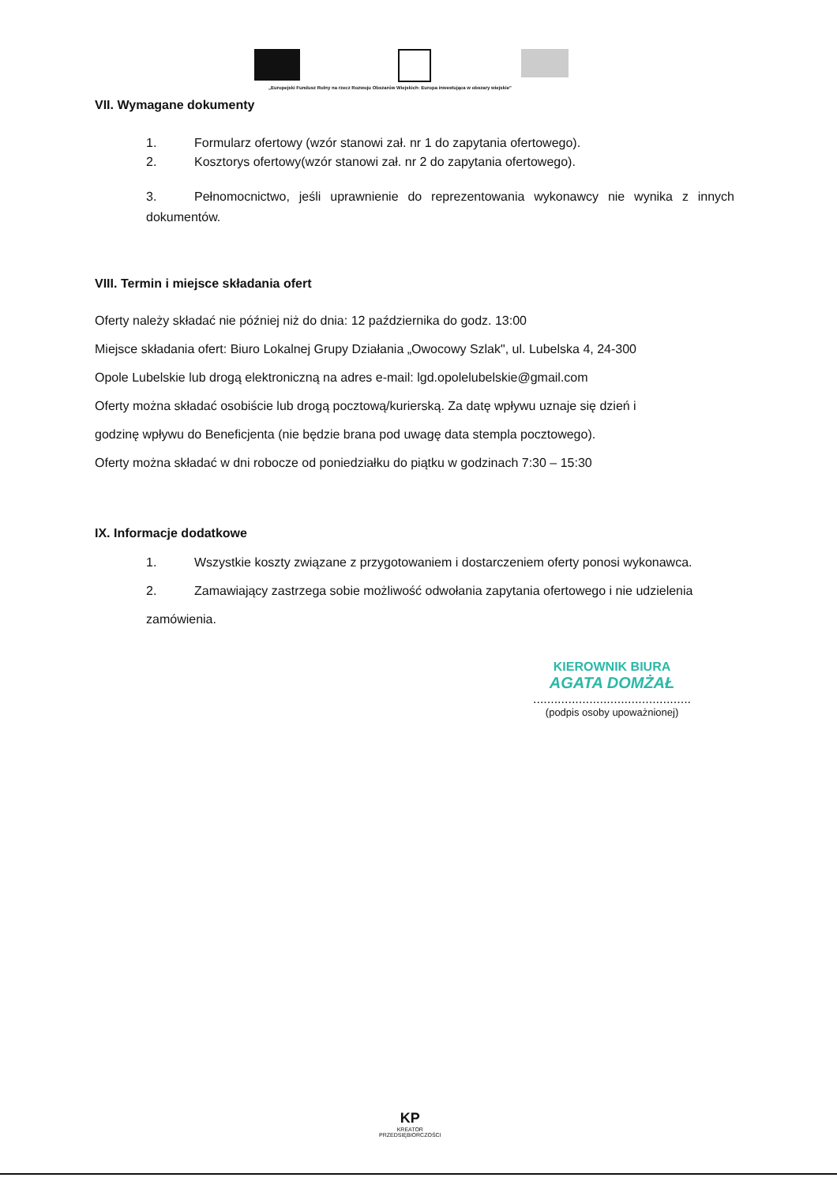„Europejski Fundusz Rolny na rzecz Rozwoju Obszarów Wiejskich: Europa inwestująca w obszary wiejskie"
VII. Wymagane dokumenty
1. Formularz ofertowy (wzór stanowi zał. nr 1 do zapytania ofertowego).
2. Kosztorys ofertowy(wzór stanowi zał. nr 2 do zapytania ofertowego).
3. Pełnomocnictwo, jeśli uprawnienie do reprezentowania wykonawcy nie wynika z innych dokumentów.
VIII. Termin i miejsce składania ofert
Oferty należy składać nie później niż do dnia: 12 października do godz. 13:00
Miejsce składania ofert: Biuro Lokalnej Grupy Działania „Owocowy Szlak", ul. Lubelska 4, 24-300
Opole Lubelskie lub drogą elektroniczną na adres e-mail: lgd.opolelubelskie@gmail.com
Oferty można składać osobiście lub drogą pocztową/kurierską. Za datę wpływu uznaje się dzień i
godzinę wpływu do Beneficjenta (nie będzie brana pod uwagę data stempla pocztowego).
Oferty można składać w dni robocze od poniedziałku do piątku w godzinach 7:30 – 15:30
IX. Informacje dodatkowe
1. Wszystkie koszty związane z przygotowaniem i dostarczeniem oferty ponosi wykonawca.
2. Zamawiający zastrzega sobie możliwość odwołania zapytania ofertowego i nie udzielenia zamówienia.
KIEROWNIK BIURA
AGATA DOMŻAŁ
.............................................
(podpis osoby upoważnionej)
KP
KREATOR
PRZEDSIĘBIORCZOŚCI